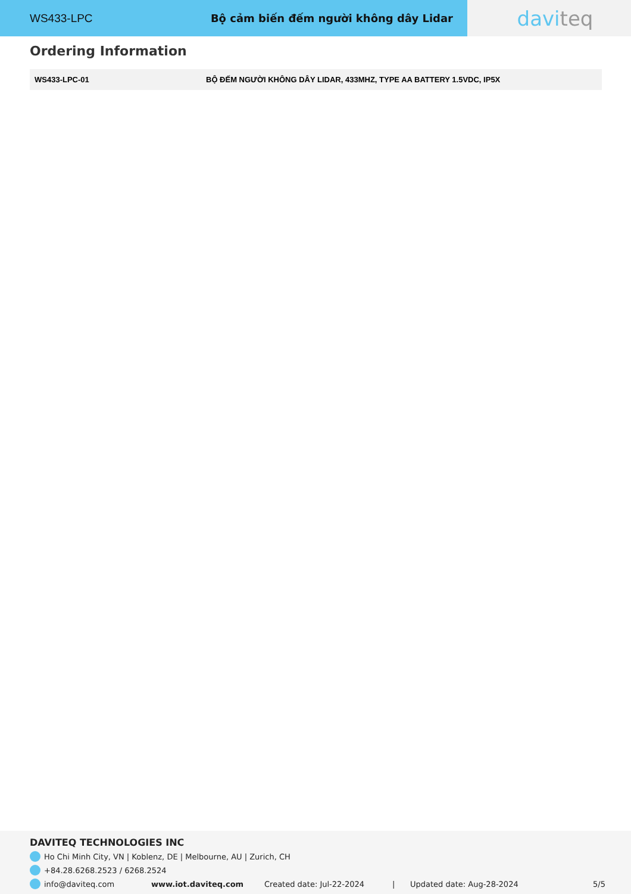WS433-LPC Bộ cảm biến đếm người không dây Lidar
davi teq
Ordering Information
| WS433-LPC-01 | BỘ ĐẾM NGƯỜI KHÔNG DÂY LIDAR, 433MHZ, TYPE AA BATTERY 1.5VDC, IP5X |
DAVITEQ TECHNOLOGIES INC
Ho Chi Minh City, VN | Koblenz, DE | Melbourne, AU | Zurich, CH
+84.28.6268.2523 / 6268.2524
info@daviteq.com www.iot.daviteq.com Created date: Jul-22-2024 | Updated date: Aug-28-2024 5/5